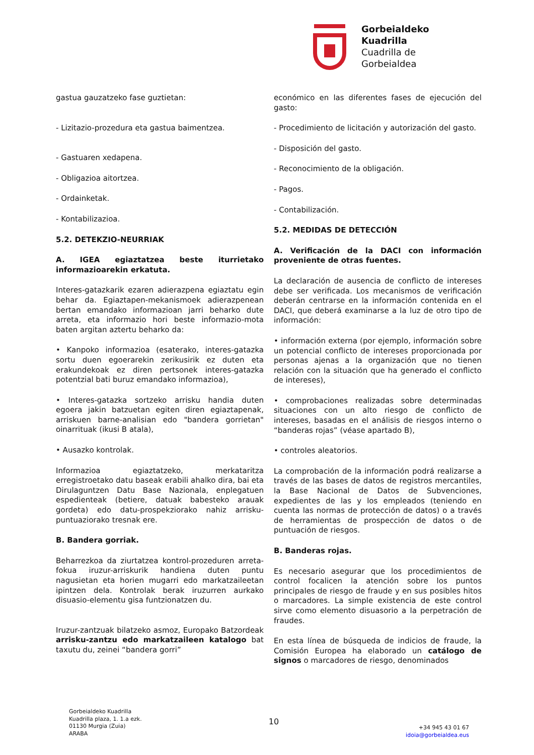Gorbeialdeko
Kuadrilla
Cuadrilla de
Gorbeialdea
gastua gauzatzeko fase guztietan:
- Lizitazio-prozedura eta gastua baimentzea.
- Gastuaren xedapena.
- Obligazioa aitortzea.
- Ordainketak.
- Kontabilizazioa.
5.2. DETEKZIO-NEURRIAK
A. IGEA egiaztatzea beste iturrietako informazioarekin erkatuta.
Interes-gatazkarik ezaren adierazpena egiaztatu egin behar da. Egiaztapen-mekanismoek adierazpenean bertan emandako informazioan jarri beharko dute arreta, eta informazio hori beste informazio-mota baten argitan aztertu beharko da:
• Kanpoko informazioa (esaterako, interes-gatazka sortu duen egoerarekin zerikusirik ez duten eta erakundekoak ez diren pertsonek interes-gatazka potentzial bati buruz emandako informazioa),
• Interes-gatazka sortzeko arrisku handia duten egoera jakin batzuetan egiten diren egiaztapenak, arriskuen barne-analisian edo "bandera gorrietan" oinarrituak (ikusi B atala),
• Ausazko kontrolak.
Informazioa egiaztatzeko, merkataritza erregistroetako datu baseak erabili ahalko dira, bai eta Dirulaguntzen Datu Base Nazionala, enplegatuen espedienteak (betiere, datuak babesteko arauak gordeta) edo datu-prospekziorako nahiz arrisku-puntuaziorako tresnak ere.
B. Bandera gorriak.
Beharrezkoa da ziurtatzea kontrol-prozeduren arreta-fokua iruzur-arriskurik handiena duten puntu nagusietan eta horien mugarri edo markatzaileetan ipintzen dela. Kontrolak berak iruzurren aurkako disuasio-elementu gisa funtzionatzen du.
Iruzur-zantzuak bilatzeko asmoz, Europako Batzordeak arrisku-zantzu edo markatzaileen katalogo bat taxutu du, zeinei “bandera gorri”
económico en las diferentes fases de ejecución del gasto:
- Procedimiento de licitación y autorización del gasto.
- Disposición del gasto.
- Reconocimiento de la obligación.
- Pagos.
- Contabilización.
5.2. MEDIDAS DE DETECCIÓN
A. Verificación de la DACI con información proveniente de otras fuentes.
La declaración de ausencia de conflicto de intereses debe ser verificada. Los mecanismos de verificación deberán centrarse en la información contenida en el DACI, que deberá examinarse a la luz de otro tipo de información:
• información externa (por ejemplo, información sobre un potencial conflicto de intereses proporcionada por personas ajenas a la organización que no tienen relación con la situación que ha generado el conflicto de intereses),
• comprobaciones realizadas sobre determinadas situaciones con un alto riesgo de conflicto de intereses, basadas en el análisis de riesgos interno o “banderas rojas” (véase apartado B),
• controles aleatorios.
La comprobación de la información podrá realizarse a través de las bases de datos de registros mercantiles, la Base Nacional de Datos de Subvenciones, expedientes de las y los empleados (teniendo en cuenta las normas de protección de datos) o a través de herramientas de prospección de datos o de puntuación de riesgos.
B. Banderas rojas.
Es necesario asegurar que los procedimientos de control focalicen la atención sobre los puntos principales de riesgo de fraude y en sus posibles hitos o marcadores. La simple existencia de este control sirve como elemento disuasorio a la perpetración de fraudes.
En esta línea de búsqueda de indicios de fraude, la Comisión Europea ha elaborado un catálogo de signos o marcadores de riesgo, denominados
Gorbeialdeko Kuadrilla
Kuadrilla plaza, 1. 1.a ezk.
01130 Murgia (Zuia)
ARABA
10
+34 945 43 01 67
idoia@gorbeialdea.eus